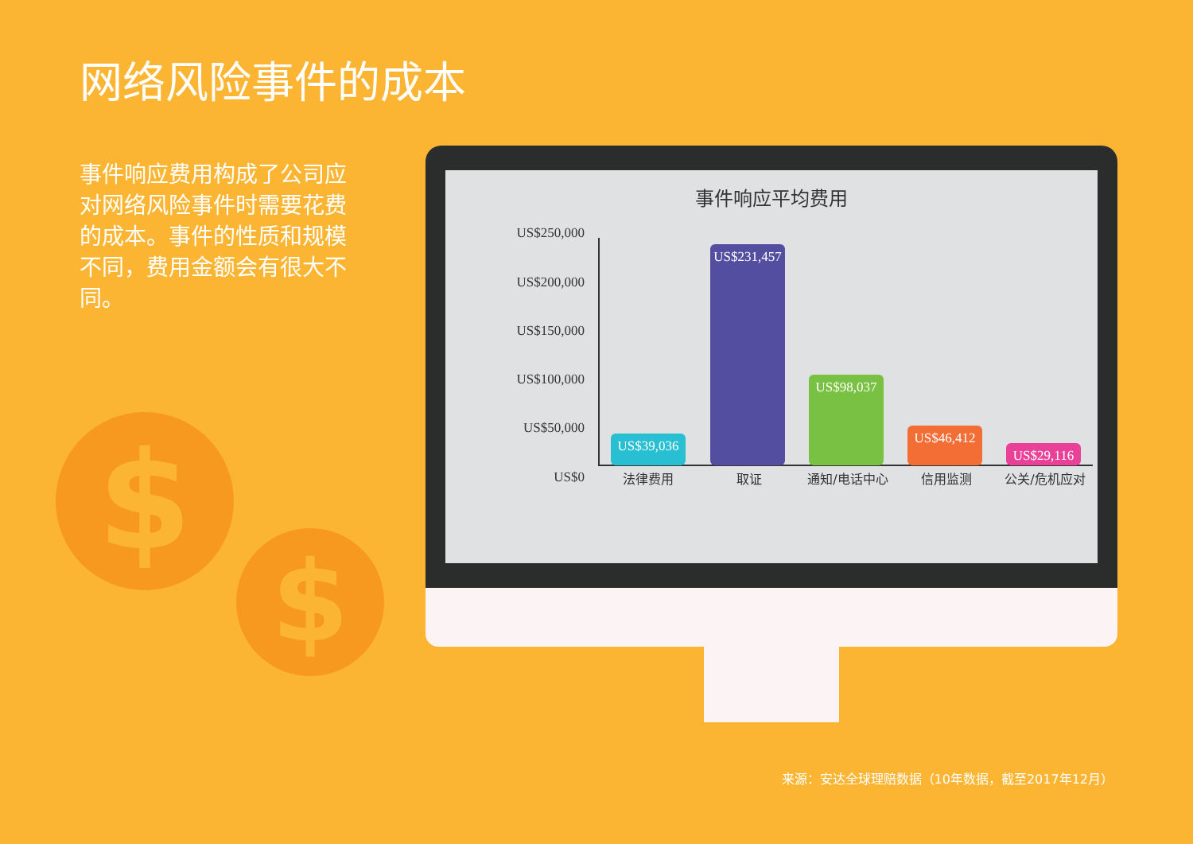网络风险事件的成本
事件响应费用构成了公司应对网络风险事件时需要花费的成本。事件的性质和规模不同，费用金额会有很大不同。
$
$
事件响应平均费用
US$250,000
US$200,000
US$150,000
US$100,000
US$50,000
US$0
US$39,036
US$231,457
US$98,037 US$46,412 US$29,116
法律费用 取证 通知/电话中心 信用监测 公关/危机应对
来源：安达全球理赔数据（10年数据，截至2017年12月）